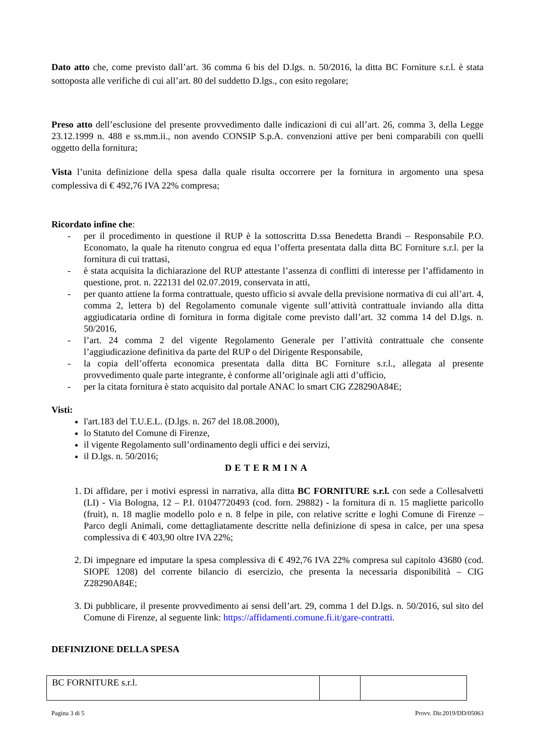Dato atto che, come previsto dall’art. 36 comma 6 bis del D.lgs. n. 50/2016, la ditta BC Forniture s.r.l. è stata sottoposta alle verifiche di cui all’art. 80 del suddetto D.lgs., con esito regolare;
Preso atto dell’esclusione del presente provvedimento dalle indicazioni di cui all’art. 26, comma 3, della Legge 23.12.1999 n. 488 e ss.mm.ii., non avendo CONSIP S.p.A. convenzioni attive per beni comparabili con quelli oggetto della fornitura;
Vista l’unita definizione della spesa dalla quale risulta occorrere per la fornitura in argomento una spesa complessiva di € 492,76 IVA 22% compresa;
Ricordato infine che:
- per il procedimento in questione il RUP è la sottoscritta D.ssa Benedetta Brandi – Responsabile P.O. Economato, la quale ha ritenuto congrua ed equa l’offerta presentata dalla ditta BC Forniture s.r.l. per la fornitura di cui trattasi,
- è stata acquisita la dichiarazione del RUP attestante l’assenza di conflitti di interesse per l’affidamento in questione, prot. n. 222131 del 02.07.2019, conservata in atti,
- per quanto attiene la forma contrattuale, questo ufficio si avvale della previsione normativa di cui all’art. 4, comma 2, lettera b) del Regolamento comunale vigente sull’attività contrattuale inviando alla ditta aggiudicataria ordine di fornitura in forma digitale come previsto dall’art. 32 comma 14 del D.lgs. n. 50/2016,
- l’art. 24 comma 2 del vigente Regolamento Generale per l’attività contrattuale che consente l’aggiudicazione definitiva da parte del RUP o del Dirigente Responsabile,
- la copia dell’offerta economica presentata dalla ditta BC Forniture s.r.l., allegata al presente provvedimento quale parte integrante, è conforme all’originale agli atti d’ufficio,
- per la citata fornitura è stato acquisito dal portale ANAC lo smart CIG Z28290A84E;
Visti:
l'art.183 del T.U.E.L. (D.lgs. n. 267 del 18.08.2000),
lo Statuto del Comune di Firenze,
il vigente Regolamento sull’ordinamento degli uffici e dei servizi,
il D.lgs. n. 50/2016;
DETERMINA
1. Di affidare, per i motivi espressi in narrativa, alla ditta BC FORNITURE s.r.l. con sede a Collesalvetti (LI) - Via Bologna, 12 – P.I. 01047720493 (cod. forn. 29882) - la fornitura di n. 15 magliette paricollo (fruit), n. 18 maglie modello polo e n. 8 felpe in pile, con relative scritte e loghi Comune di Firenze – Parco degli Animali, come dettagliatamente descritte nella definizione di spesa in calce, per una spesa complessiva di € 403,90 oltre IVA 22%;
2. Di impegnare ed imputare la spesa complessiva di € 492,76 IVA 22% compresa sul capitolo 43680 (cod. SIOPE 1208) del corrente bilancio di esercizio, che presenta la necessaria disponibilità – CIG Z28290A84E;
3. Di pubblicare, il presente provvedimento ai sensi dell’art. 29, comma 1 del D.lgs. n. 50/2016, sul sito del Comune di Firenze, al seguente link: https://affidamenti.comune.fi.it/gare-contratti.
DEFINIZIONE DELLA SPESA
| BC FORNITURE s.r.l. | | |
Pagina 3 di 5 Provv. Dir.2019/DD/05063